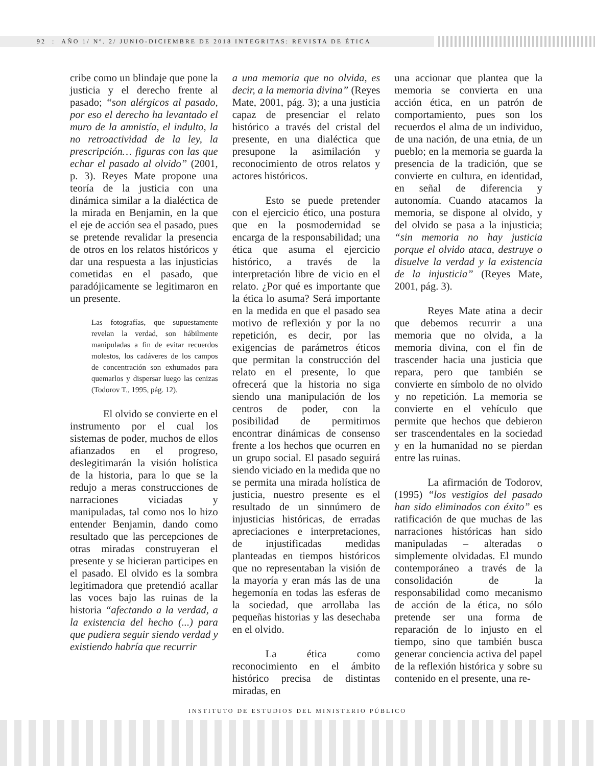92 : AÑO 1/ Nº. 2/ JUNIO-DICIEMBRE DE 2018 INTEGRITAS: REVISTA DE ÉTICA
cribe como un blindaje que pone la justicia y el derecho frente al pasado; “son alérgicos al pasado, por eso el derecho ha levantado el muro de la amnistía, el indulto, la no retroactividad de la ley, la prescripción… figuras con las que echar el pasado al olvido” (2001, p. 3). Reyes Mate propone una teoría de la justicia con una dinámica similar a la dialéctica de la mirada en Benjamin, en la que el eje de acción sea el pasado, pues se pretende revalidar la presencia de otros en los relatos históricos y dar una respuesta a las injusticias cometidas en el pasado, que paradójicamente se legitimaron en un presente.
Las fotografías, que supuestamente revelan la verdad, son hábilmente manipuladas a fin de evitar recuerdos molestos, los cadáveres de los campos de concentración son exhumados para quemarlos y dispersar luego las cenizas (Todorov T., 1995, pág. 12).
El olvido se convierte en el instrumento por el cual los sistemas de poder, muchos de ellos afianzados en el progreso, deslegitimarán la visión holística de la historia, para lo que se la redujo a meras construcciones de narraciones viciadas y manipuladas, tal como nos lo hizo entender Benjamin, dando como resultado que las percepciones de otras miradas construyeran el presente y se hicieran participes en el pasado. El olvido es la sombra legitimadora que pretendió acallar las voces bajo las ruinas de la historia “afectando a la verdad, a la existencia del hecho (...) para que pudiera seguir siendo verdad y existiendo habría que recurrir
a una memoria que no olvida, es decir, a la memoria divina” (Reyes Mate, 2001, pág. 3); a una justicia capaz de presenciar el relato histórico a través del cristal del presente, en una dialéctica que presupone la asimilación y reconocimiento de otros relatos y actores históricos.
Esto se puede pretender con el ejercicio ético, una postura que en la posmodernidad se encarga de la responsabilidad; una ética que asuma el ejercicio histórico, a través de la interpretación libre de vicio en el relato. ¿Por qué es importante que la ética lo asuma? Será importante en la medida en que el pasado sea motivo de reflexión y por la no repetición, es decir, por las exigencias de parámetros éticos que permitan la construcción del relato en el presente, lo que ofrecerá que la historia no siga siendo una manipulación de los centros de poder, con la posibilidad de permitirnos encontrar dinámicas de consenso frente a los hechos que ocurren en un grupo social. El pasado seguirá siendo viciado en la medida que no se permita una mirada holística de justicia, nuestro presente es el resultado de un sinnúmero de injusticias históricas, de erradas apreciaciones e interpretaciones, de injustificadas medidas planteadas en tiempos históricos que no representaban la visión de la mayoría y eran más las de una hegemonía en todas las esferas de la sociedad, que arrollaba las pequeñas historias y las desechaba en el olvido.
La ética como reconocimiento en el ámbito histórico precisa de distintas miradas, en
una accionar que plantea que la memoria se convierta en una acción ética, en un patrón de comportamiento, pues son los recuerdos el alma de un individuo, de una nación, de una etnia, de un pueblo; en la memoria se guarda la presencia de la tradición, que se convierte en cultura, en identidad, en señal de diferencia y autonomía. Cuando atacamos la memoria, se dispone al olvido, y del olvido se pasa a la injusticia; “sin memoria no hay justicia porque el olvido ataca, destruye o disuelve la verdad y la existencia de la injusticia” (Reyes Mate, 2001, pág. 3).
Reyes Mate atina a decir que debemos recurrir a una memoria que no olvida, a la memoria divina, con el fin de trascender hacia una justicia que repara, pero que también se convierte en símbolo de no olvido y no repetición. La memoria se convierte en el vehículo que permite que hechos que debieron ser trascendentales en la sociedad y en la humanidad no se pierdan entre las ruinas.
La afirmación de Todorov, (1995) “los vestigios del pasado han sido eliminados con éxito” es ratificación de que muchas de las narraciones históricas han sido manipuladas – alteradas o simplemente olvidadas. El mundo contemporáneo a través de la consolidación de la responsabilidad como mecanismo de acción de la ética, no sólo pretende ser una forma de reparación de lo injusto en el tiempo, sino que también busca generar conciencia activa del papel de la reflexión histórica y sobre su contenido en el presente, una re-
INSTITUTO DE ESTUDIOS DEL MINISTERIO PÚBLICO